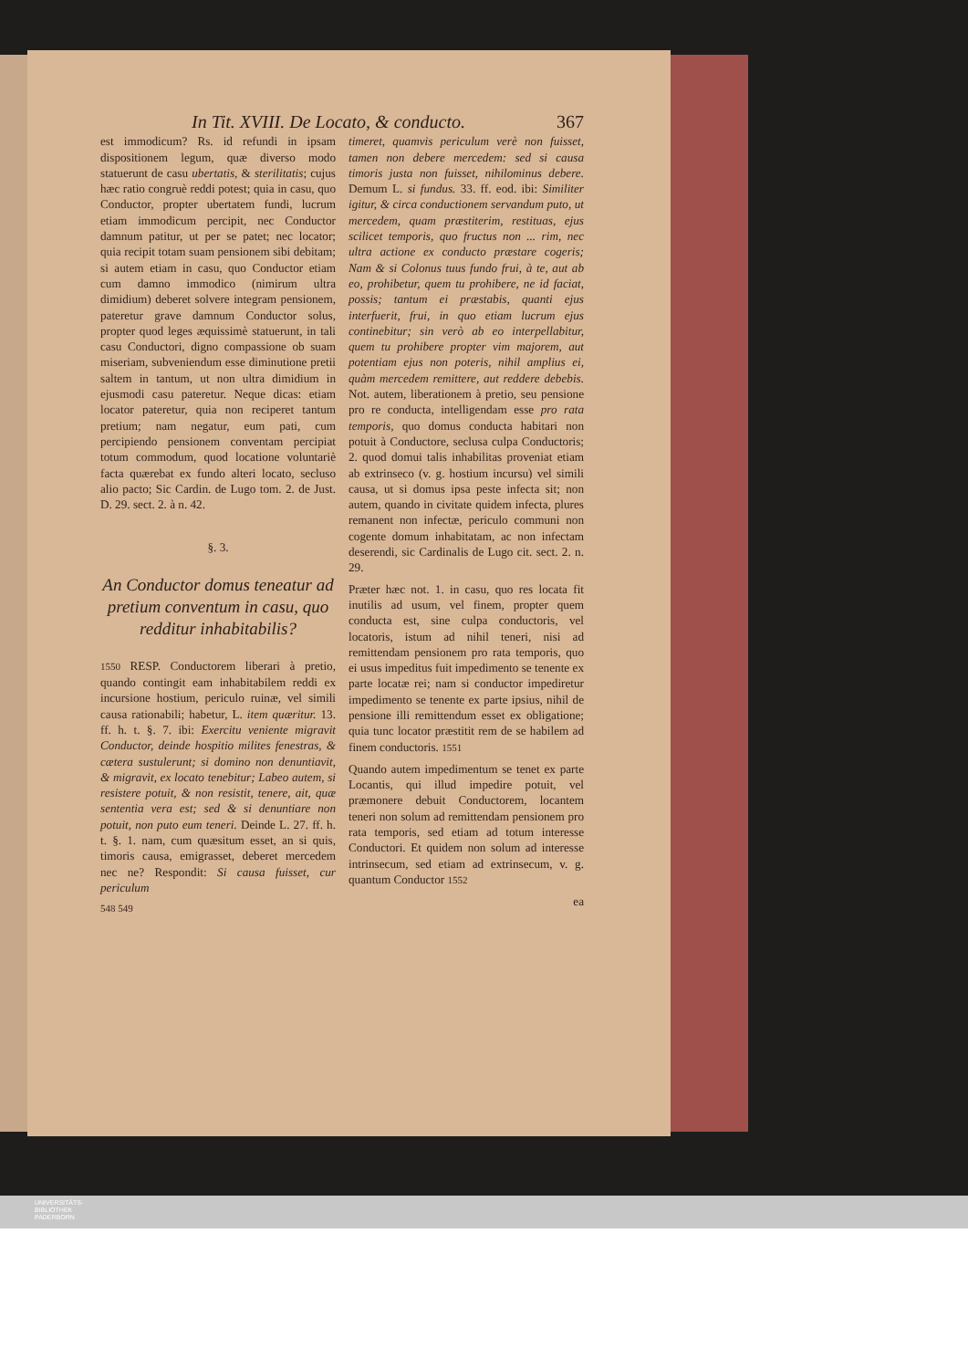In Tit. XVIII. De Locato, & conducto. 367
est immodicum? Rs. id refundi in ipsam dispositionem legum, quæ diverso modo statuerunt de casu ubertatis, & sterilitatis; cujus hæc ratio congruè reddi potest; quia in casu, quo Conductor, propter ubertatem fundi, lucrum etiam immodicum percipit, nec Conductor damnum patitur, ut per se patet; nec locator; quia recipit totam suam pensionem sibi debitam; si autem etiam in casu, quo Conductor etiam cum damno immodico (nimirum ultra dimidium) deberet solvere integram pensionem, pateretur grave damnum Conductor solus, propter quod leges æquissimè statuerunt, in tali casu Conductori, digno compassione ob suam miseriam, subveniendum esse diminutione pretii saltem in tantum, ut non ultra dimidium in ejusmodi casu pateretur. Neque dicas: etiam locator pateretur, quia non reciperet tantum pretium; nam negatur, eum pati, cum percipiendo pensionem conventam percipiat totum commodum, quod locatione voluntariè facta quærebat ex fundo alteri locato, secluso alio pacto; Sic Cardin. de Lugo tom. 2. de Just. D. 29. sect. 2. à n. 42.
§. 3.
An Conductor domus teneatur ad pretium conventum in casu, quo redditur inhabitabilis?
1550 RESP. Conductorem liberari à pretio, quando contingit eam inhabitabilem reddi ex incursione hostium, periculo ruinæ, vel simili causa rationabili; habetur, L. item quæritur. 13. ff. h. t. §. 7. ibi: Exercitu veniente migravit Conductor, deinde hospitio milites fenestras, & cætera sustulerunt; si domino non denuntiavit, & migravit, ex locato tenebitur; Labeo autem, si resistere potuit, & non resistit, tenere, ait, quæ sententia vera est; sed & si denuntiare non potuit, non puto eum teneri. Deinde L. 27. ff. h. t. §. 1. nam, cum quæsitum esset, an si quis, timoris causa, emigrasset, deberet mercedem nec ne? Respondit: Si causa fuisset, cur periculum
548 549
timeret, quamvis periculum verè non fuisset, tamen non debere mercedem: sed si causa timoris justa non fuisset, nihilominus debere. Demum L. si fundus. 33. ff. eod. ibi: Similiter igitur, & circa conductionem servandum puto, ut mercedem, quam præstiterim, restituas, ejus scilicet temporis, quo fructus non ... rim, nec ultra actione ex conducto præstare cogeris; Nam & si Colonus tuus fundo frui, à te, aut ab eo, prohibetur, quem tu prohibere, ne id faciat, possis; tantum ei præstabis, quanti ejus interfuerit, frui, in quo etiam lucrum ejus continebitur; sin verò ab eo interpellabitur, quem tu prohibere propter vim majorem, aut potentiam ejus non poteris, nihil amplius ei, quàm mercedem remittere, aut reddere debebis. Not. autem, liberationem à pretio, seu pensione pro re conducta, intelligendam esse pro rata temporis, quo domus conducta habitari non potuit à Conductore, seclusa culpa Conductoris; 2. quod domui talis inhabilitas proveniat etiam ab extrinseco (v. g. hostium incursu) vel simili causa, ut si domus ipsa peste infecta sit; non autem, quando in civitate quidem infecta, plures remanent non infectæ, periculo communi non cogente domum inhabitatam, ac non infectam deserendi, sic Cardinalis de Lugo cit. sect. 2. n. 29.
Præter hæc not. 1. in casu, quo res locata fit inutilis ad usum, vel finem, propter quem conducta est, sine culpa conductoris, vel locatoris, istum ad nihil teneri, nisi ad remittendam pensionem pro rata temporis, quo ei usus impeditus fuit impedimento se tenente ex parte locatæ rei; nam si conductor impediretur impedimento se tenente ex parte ipsius, nihil de pensione illi remittendum esset ex obligatione; quia tunc locator præstitit rem de se habilem ad finem conductoris. 1551
Quando autem impedimentum se tenet ex parte Locantis, qui illud impedire potuit, vel præmonere debuit Conductorem, locantem teneri non solum ad remittendam pensionem pro rata temporis, sed etiam ad totum interesse Conductori. Et quidem non solum ad interesse intrinsecum, sed etiam ad extrinsecum, v. g. quantum Conductor 1552
ea
UNIVERSITÄTS-
BIBLIOTHEK
PADERBORN